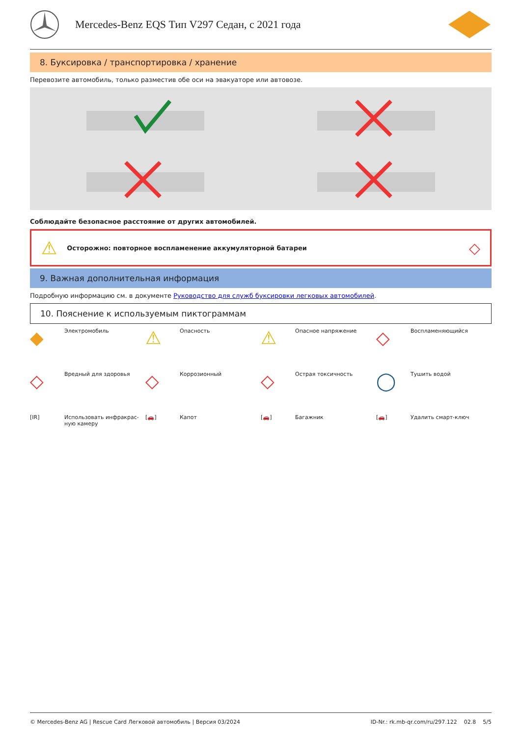Mercedes-Benz EQS Тип V297 Седан, с 2021 года
8. Буксировка / транспортировка / хранение
Перевозите автомобиль, только разместив обе оси на эвакуаторе или автовозе.
Соблюдайте безопасное расстояние от других автомобилей.
⚠ Осторожно: повторное воспламенение аккумуляторной батареи ◇
9. Важная дополнительная информация
Подробную информацию см. в документе Руководство для служб буксировки легковых автомобилей.
10. Пояснение к используемым пиктограммам
◆ Электромобиль
⚠ Опасность
⚠ Опасное напряжение
◇ Воспламеняющийся
◇ Вредный для здоровья
◇ Коррозионный
◇ Острая токсичность
◯ Тушить водой
[IR] Использовать инфракрас-
ную камеру
[🚗] Капот
[🚗] Багажник
[🚗] Удалить смарт-ключ
© Mercedes-Benz AG | Rescue Card Легковой автомобиль | Версия 03/2024 ID-Nr.: rk.mb-qr.com/ru/297.122 02.8 5/5